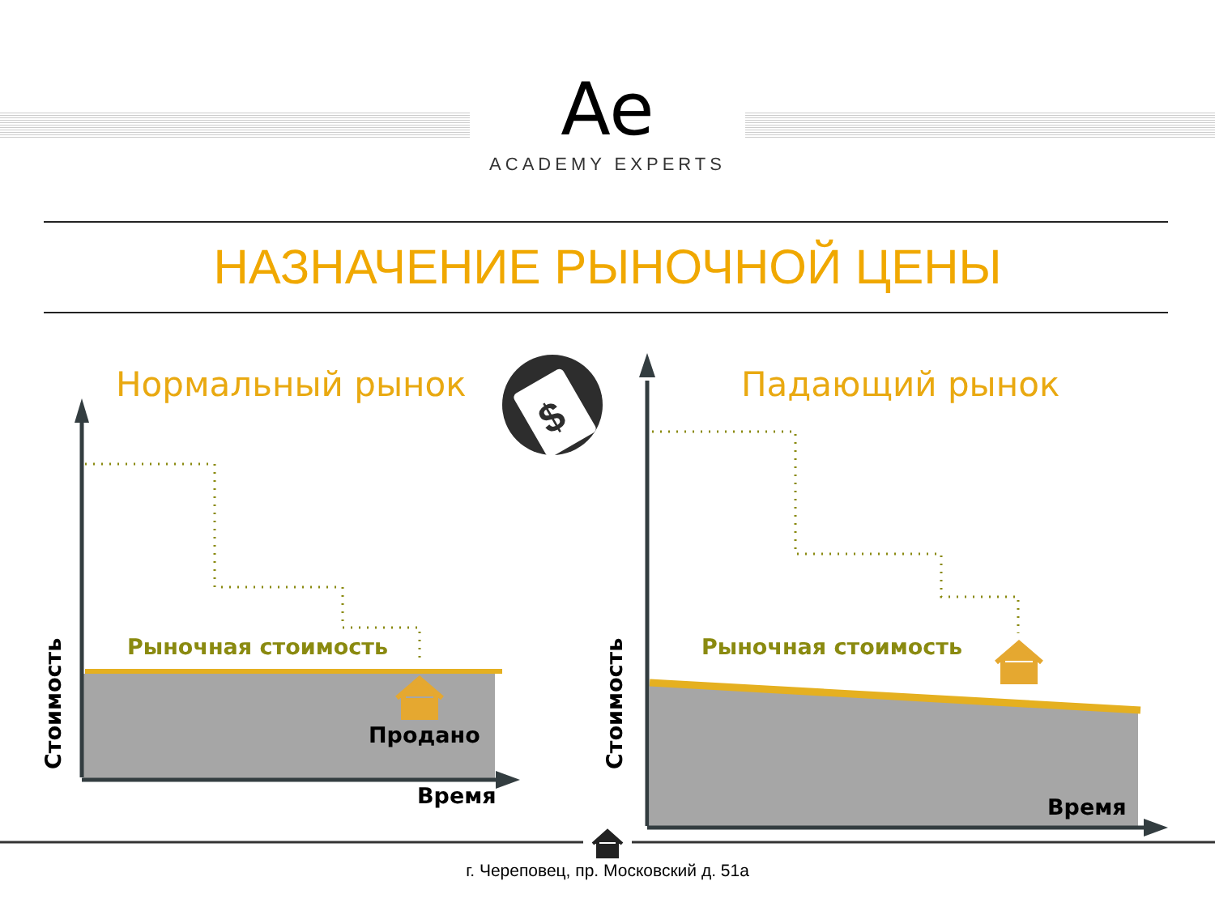Ae
ACADEMY EXPERTS
НАЗНАЧЕНИЕ РЫНОЧНОЙ ЦЕНЫ
$
Стоимость
Стоимость
Нормальный рынок Падающий рынок
Рыночная стоимость Рыночная стоимость
Продано
Время Время
г. Череповец, пр. Московский д. 51а